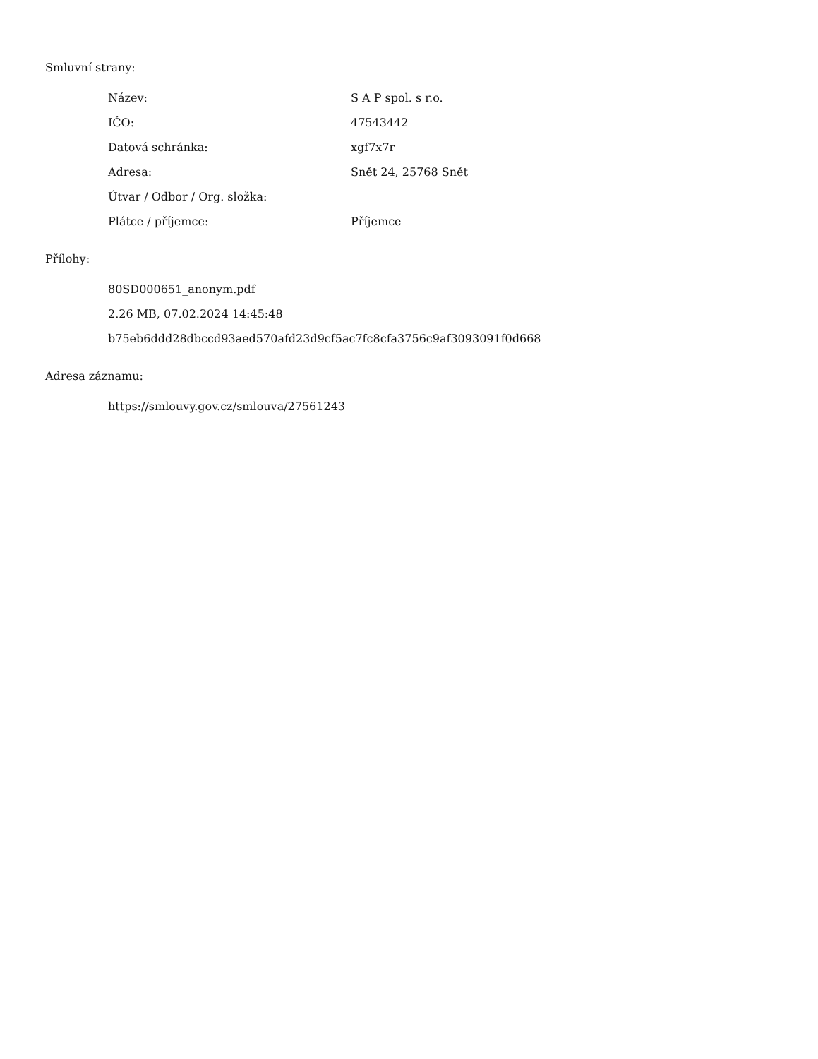Smluvní strany:
| Název: | S A P spol. s r.o. |
| IČO: | 47543442 |
| Datová schránka: | xgf7x7r |
| Adresa: | Snět 24, 25768 Snět |
| Útvar / Odbor / Org. složka: | |
| Plátce / příjemce: | Příjemce |
Přílohy:
80SD000651_anonym.pdf
2.26 MB, 07.02.2024 14:45:48
b75eb6ddd28dbccd93aed570afd23d9cf5ac7fc8cfa3756c9af3093091f0d668
Adresa záznamu:
https://smlouvy.gov.cz/smlouva/27561243